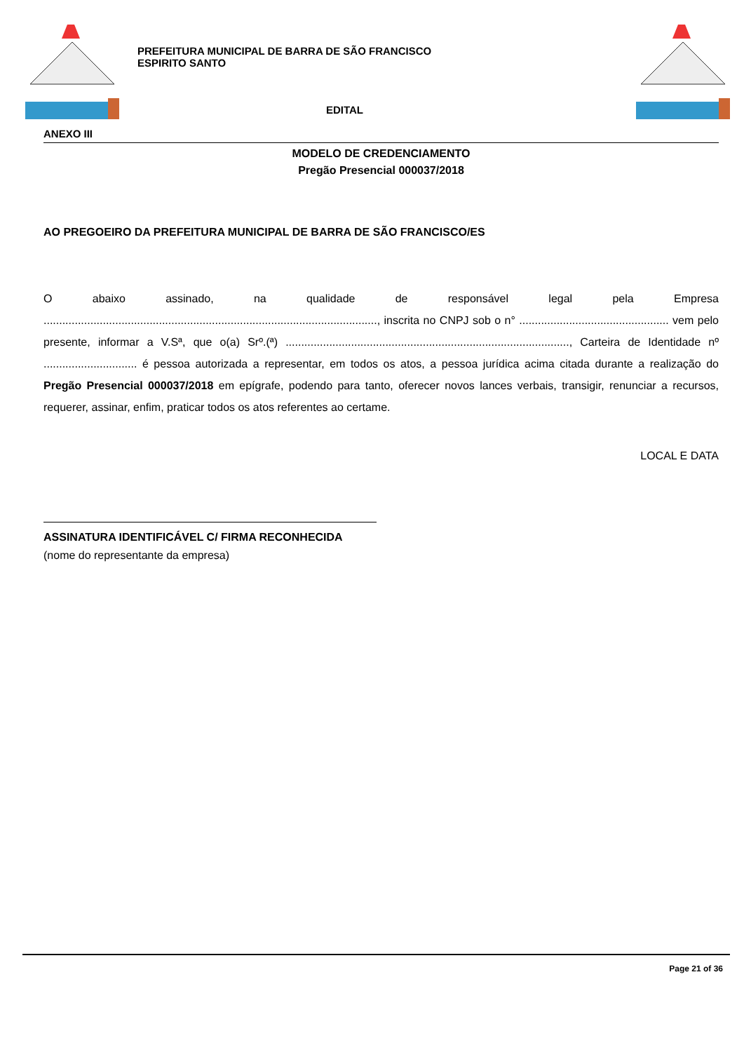PREFEITURA MUNICIPAL DE BARRA DE SÃO FRANCISCO
ESPIRITO SANTO
EDITAL
ANEXO III
MODELO DE CREDENCIAMENTO
Pregão Presencial 000037/2018
AO PREGOEIRO DA PREFEITURA MUNICIPAL DE BARRA DE SÃO FRANCISCO/ES
O abaixo assinado, na qualidade de responsável legal pela Empresa ..........................................................................................................., inscrita no CNPJ sob o n° ................................................ vem pelo presente, informar a V.Sª, que o(a) Srº.(ª) ..........................................................................................., Carteira de Identidade nº .............................. é pessoa autorizada a representar, em todos os atos, a pessoa jurídica acima citada durante a realização do Pregão Presencial 000037/2018 em epígrafe, podendo para tanto, oferecer novos lances verbais, transigir, renunciar a recursos, requerer, assinar, enfim, praticar todos os atos referentes ao certame.
LOCAL E DATA
ASSINATURA IDENTIFICÁVEL C/ FIRMA RECONHECIDA
(nome do representante da empresa)
Page 21 of 36